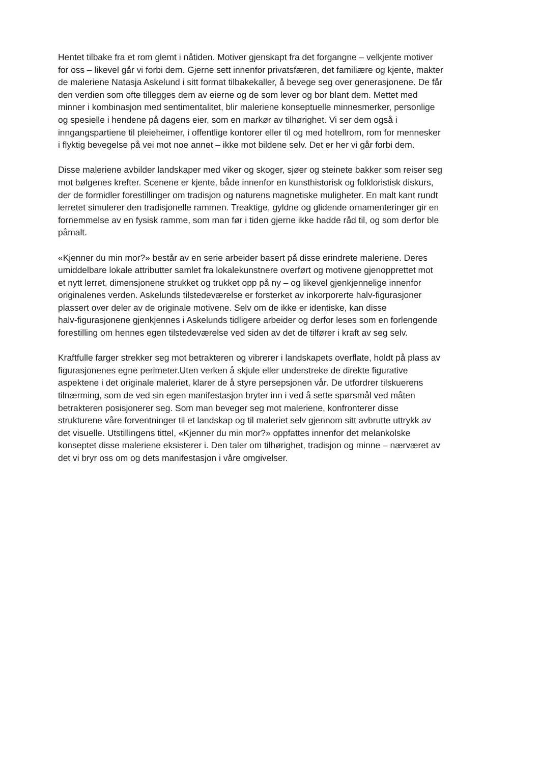Hentet tilbake fra et rom glemt i nåtiden. Motiver gjenskapt fra det forgangne – velkjente motiver for oss – likevel går vi forbi dem. Gjerne sett innenfor privatsfæren, det familiære og kjente, makter de maleriene Natasja Askelund i sitt format tilbakekaller, å bevege seg over generasjonene. De får den verdien som ofte tillegges dem av eierne og de som lever og bor blant dem. Mettet med minner i kombinasjon med sentimentalitet, blir maleriene konseptuelle minnesmerker, personlige og spesielle i hendene på dagens eier, som en markør av tilhørighet. Vi ser dem også i inngangspartiene til pleieheimer, i offentlige kontorer eller til og med hotellrom, rom for mennesker i flyktig bevegelse på vei mot noe annet – ikke mot bildene selv. Det er her vi går forbi dem.
Disse maleriene avbilder landskaper med viker og skoger, sjøer og steinete bakker som reiser seg mot bølgenes krefter. Scenene er kjente, både innenfor en kunsthistorisk og folkloristisk diskurs, der de formidler forestillinger om tradisjon og naturens magnetiske muligheter. En malt kant rundt lerretet simulerer den tradisjonelle rammen. Treaktige, gyldne og glidende ornamenteringer gir en fornemmelse av en fysisk ramme, som man før i tiden gjerne ikke hadde råd til, og som derfor ble påmalt.
«Kjenner du min mor?» består av en serie arbeider basert på disse erindrete maleriene. Deres umiddelbare lokale attributter samlet fra lokalekunstnere overført og motivene gjenopprettet mot et nytt lerret, dimensjonene strukket og trukket opp på ny – og likevel gjenkjennelige innenfor originalenes verden. Askelunds tilstedeværelse er forsterket av inkorporerte halv-figurasjoner plassert over deler av de originale motivene. Selv om de ikke er identiske, kan disse halv-figurasjonene gjenkjennes i Askelunds tidligere arbeider og derfor leses som en forlengende forestilling om hennes egen tilstedeværelse ved siden av det de tilfører i kraft av seg selv.
Kraftfulle farger strekker seg mot betrakteren og vibrerer i landskapets overflate, holdt på plass av figurasjonenes egne perimeter.Uten verken å skjule eller understreke de direkte figurative aspektene i det originale maleriet, klarer de å styre persepsjonen vår. De utfordrer tilskuerens tilnærming, som de ved sin egen manifestasjon bryter inn i ved å sette spørsmål ved måten betrakteren posisjonerer seg. Som man beveger seg mot maleriene, konfronterer disse strukturene våre forventninger til et landskap og til maleriet selv gjennom sitt avbrutte uttrykk av det visuelle. Utstillingens tittel, «Kjenner du min mor?» oppfattes innenfor det melankolske konseptet disse maleriene eksisterer i. Den taler om tilhørighet, tradisjon og minne – nærværet av det vi bryr oss om og dets manifestasjon i våre omgivelser.